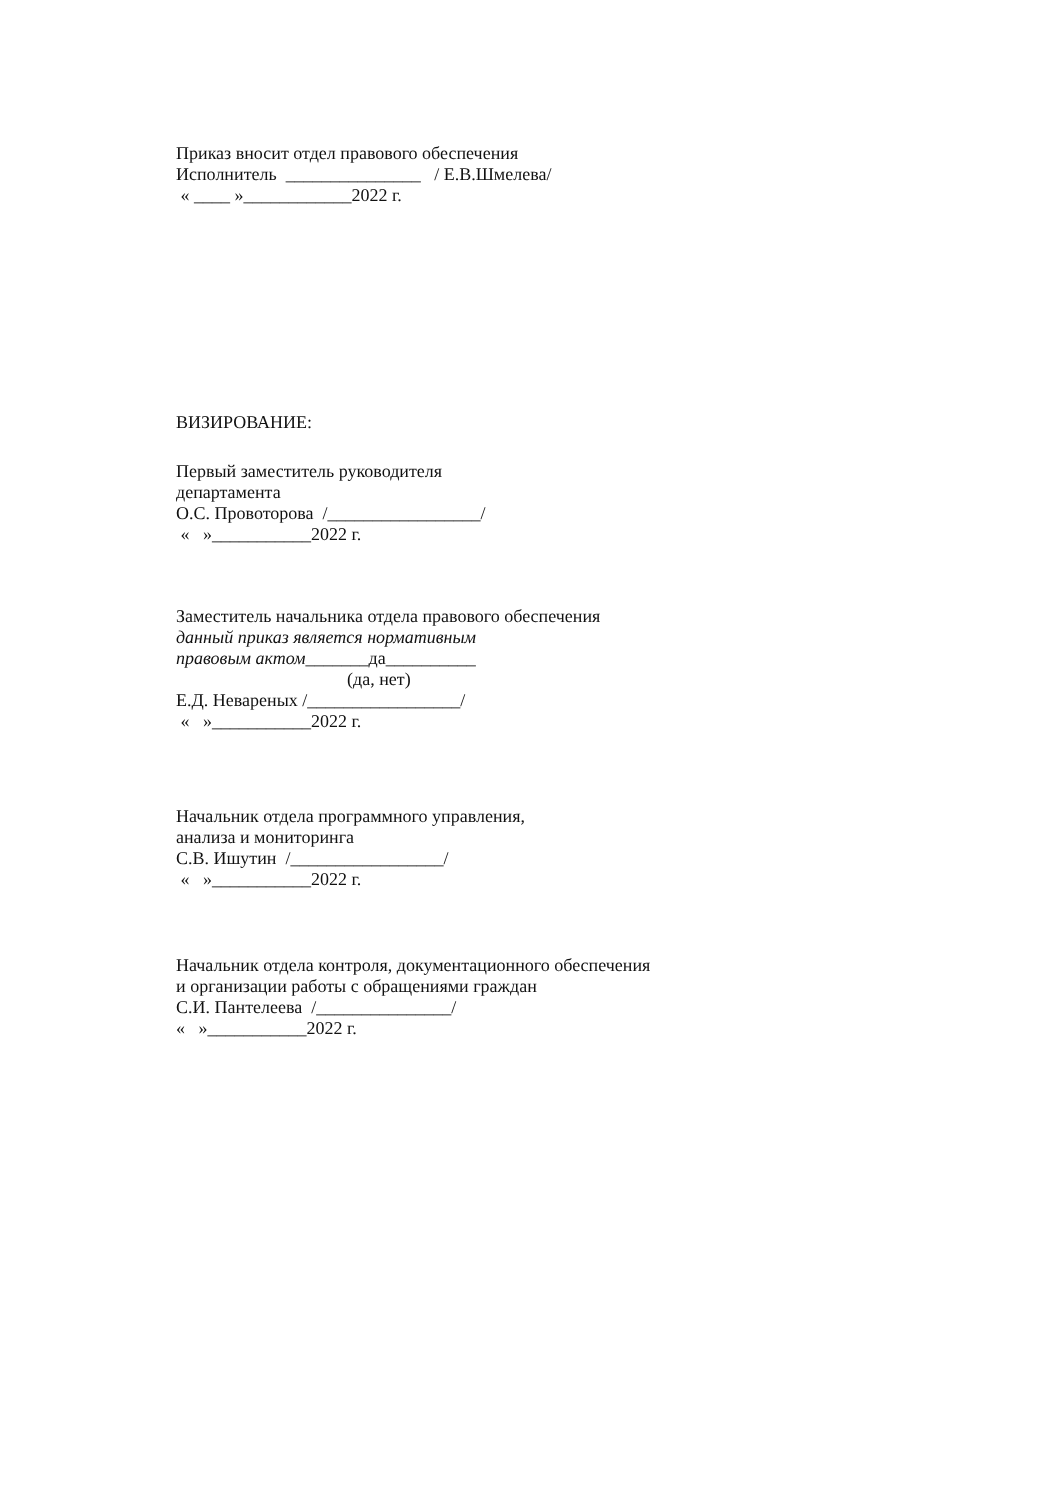Приказ вносит отдел правового обеспечения
Исполнитель _______________ / Е.В.Шмелева/
« ____ »____________2022 г.
ВИЗИРОВАНИЕ:
Первый заместитель руководителя
департамента
О.С. Провоторова /_________________/
« »___________2022 г.
Заместитель начальника отдела правового обеспечения
данный приказ является нормативным
правовым актом_______да__________
(да, нет)
Е.Д. Невареных /_________________/
« »___________2022 г.
Начальник отдела программного управления,
анализа и мониторинга
С.В. Ишутин /_________________/
« »___________2022 г.
Начальник отдела контроля, документационного обеспечения
и организации работы с обращениями граждан
С.И. Пантелеева /_______________/
« »___________2022 г.